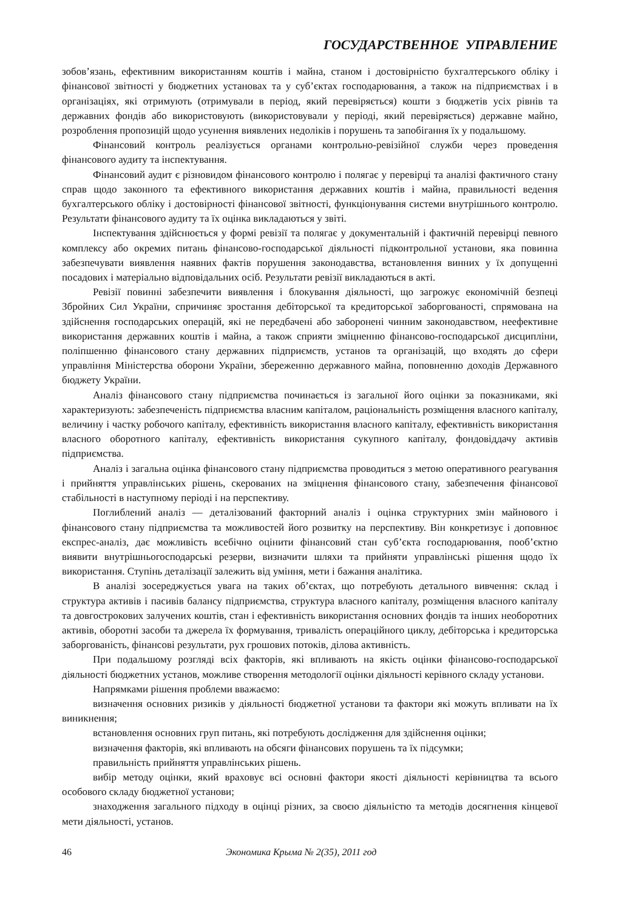ГОСУДАРСТВЕННОЕ УПРАВЛЕНИЕ
зобов’язань, ефективним використанням коштів і майна, станом і достовірністю бухгалтерського обліку і фінансової звітності у бюджетних установах та у суб’єктах господарювання, а також на підприємствах і в організаціях, які отримують (отримували в період, який перевіряється) кошти з бюджетів усіх рівнів та державних фондів або використовують (використовували у періоді, який перевіряється) державне майно, розроблення пропозицій щодо усунення виявлених недоліків і порушень та запобігання їх у подальшому.
Фінансовий контроль реалізується органами контрольно-ревізійної служби через проведення фінансового аудиту та інспектування.
Фінансовий аудит є різновидом фінансового контролю і полягає у перевірці та аналізі фактичного стану справ щодо законного та ефективного використання державних коштів і майна, правильності ведення бухгалтерського обліку і достовірності фінансової звітності, функціонування системи внутрішнього контролю. Результати фінансового аудиту та їх оцінка викладаються у звіті.
Інспектування здійснюється у формі ревізії та полягає у документальній і фактичній перевірці певного комплексу або окремих питань фінансово-господарської діяльності підконтрольної установи, яка повинна забезпечувати виявлення наявних фактів порушення законодавства, встановлення винних у їх допущенні посадових і матеріально відповідальних осіб. Результати ревізії викладаються в акті.
Ревізії повинні забезпечити виявлення і блокування діяльності, що загрожує економічній безпеці Збройних Сил України, спричиняє зростання дебіторської та кредиторської заборгованості, спрямована на здійснення господарських операцій, які не передбачені або заборонені чинним законодавством, неефективне використання державних коштів і майна, а також сприяти зміцненню фінансово-господарської дисципліни, поліпшенню фінансового стану державних підприємств, установ та організацій, що входять до сфери управління Міністерства оборони України, збереженню державного майна, поповненню доходів Державного бюджету України.
Аналіз фінансового стану підприємства починається із загальної його оцінки за показниками, які характеризують: забезпеченість підприємства власним капіталом, раціональність розміщення власного капіталу, величину і частку робочого капіталу, ефективність використання власного капіталу, ефективність використання власного оборотного капіталу, ефективність використання сукупного капіталу, фондовіддачу активів підприємства.
Аналіз і загальна оцінка фінансового стану підприємства проводиться з метою оперативного реагування і прийняття управлінських рішень, скерованих на зміцнення фінансового стану, забезпечення фінансової стабільності в наступному періоді і на перспективу.
Поглиблений аналіз — деталізований факторний аналіз і оцінка структурних змін майнового і фінансового стану підприємства та можливостей його розвитку на перспективу. Він конкретизує і доповнює експрес-аналіз, дає можливість всебічно оцінити фінансовий стан суб’єкта господарювання, пооб’єктно виявити внутрішньогосподарські резерви, визначити шляхи та прийняти управлінські рішення щодо їх використання. Ступінь деталізації залежить від уміння, мети і бажання аналітика.
В аналізі зосереджується увага на таких об’єктах, що потребують детального вивчення: склад і структура активів і пасивів балансу підприємства, структура власного капіталу, розміщення власного капіталу та довгострокових залучених коштів, стан і ефективність використання основних фондів та інших необоротних активів, оборотні засоби та джерела їх формування, тривалість операційного циклу, дебіторська і кредиторська заборгованість, фінансові результати, рух грошових потоків, ділова активність.
При подальшому розгляді всіх факторів, які впливають на якість оцінки фінансово-господарської діяльності бюджетних установ, можливе створення методології оцінки діяльності керівного складу установи.
Напрямками рішення проблеми вважаємо:
визначення основних ризиків у діяльності бюджетної установи та фактори які можуть впливати на їх виникнення;
встановлення основних груп питань, які потребують дослідження для здійснення оцінки;
визначення факторів, які впливають на обсяги фінансових порушень та їх підсумки;
правильність прийняття управлінських рішень.
вибір методу оцінки, який враховує всі основні фактори якості діяльності керівництва та всього особового складу бюджетної установи;
знаходження загального підходу в оцінці різних, за своєю діяльністю та методів досягнення кінцевої мети діяльності, установ.
46 Экономика Крыма № 2(35), 2011 год